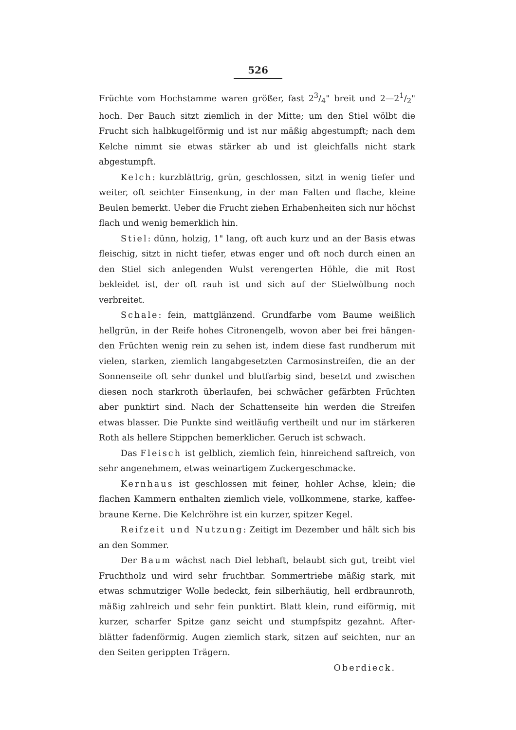526
Früchte vom Hochstamme waren größer, fast 23/4" breit und 2—21/2" hoch. Der Bauch sitzt ziemlich in der Mitte; um den Stiel wölbt die Frucht sich halbkugelförmig und ist nur mäßig abgestumpft; nach dem Kelche nimmt sie etwas stärker ab und ist gleichfalls nicht stark abgestumpft.
Kelch: kurzblättrig, grün, geschlossen, sitzt in wenig tiefer und weiter, oft seichter Einsenkung, in der man Falten und flache, kleine Beulen bemerkt. Ueber die Frucht ziehen Erhabenheiten sich nur höchst flach und wenig bemerklich hin.
Stiel: dünn, holzig, 1" lang, oft auch kurz und an der Basis etwas fleischig, sitzt in nicht tiefer, etwas enger und oft noch durch einen an den Stiel sich anlegenden Wulst verengerten Höhle, die mit Rost bekleidet ist, der oft rauh ist und sich auf der Stielwölbung noch verbreitet.
Schale: fein, mattglänzend. Grundfarbe vom Baume weißlich hellgrün, in der Reife hohes Citronengelb, wovon aber bei frei hängen- den Früchten wenig rein zu sehen ist, indem diese fast rundherum mit vielen, starken, ziemlich langabgesetzten Carmosinstreifen, die an der Sonnenseite oft sehr dunkel und blutfarbig sind, besetzt und zwischen diesen noch starkroth überlaufen, bei schwächer gefärbten Früchten aber punktirt sind. Nach der Schattenseite hin werden die Streifen etwas blasser. Die Punkte sind weitläufig vertheilt und nur im stärkeren Roth als hellere Stippchen bemerklicher. Geruch ist schwach.
Das Fleisch ist gelblich, ziemlich fein, hinreichend saftreich, von sehr angenehmem, etwas weinartigem Zuckergeschmacke.
Kernhaus ist geschlossen mit feiner, hohler Achse, klein; die flachen Kammern enthalten ziemlich viele, vollkommene, starke, kaffee- braune Kerne. Die Kelchröhre ist ein kurzer, spitzer Kegel.
Reifzeit und Nutzung: Zeitigt im Dezember und hält sich bis an den Sommer.
Der Baum wächst nach Diel lebhaft, belaubt sich gut, treibt viel Fruchtholz und wird sehr fruchtbar. Sommertriebe mäßig stark, mit etwas schmutziger Wolle bedeckt, fein silberhäutig, hell erdbraunroth, mäßig zahlreich und sehr fein punktirt. Blatt klein, rund eiförmig, mit kurzer, scharfer Spitze ganz seicht und stumpfspitz gezahnt. After- blätter fadenförmig. Augen ziemlich stark, sitzen auf seichten, nur an den Seiten gerippten Trägern.
Oberdieck.